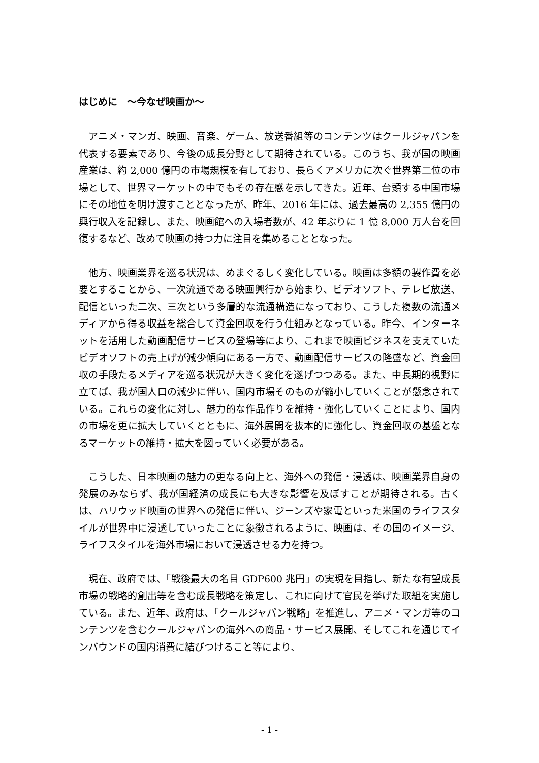はじめに　～今なぜ映画か～
アニメ・マンガ、映画、音楽、ゲーム、放送番組等のコンテンツはクールジャパンを代表する要素であり、今後の成長分野として期待されている。このうち、我が国の映画産業は、約 2,000 億円の市場規模を有しており、長らくアメリカに次ぐ世界第二位の市場として、世界マーケットの中でもその存在感を示してきた。近年、台頭する中国市場にその地位を明け渡すこととなったが、昨年、2016 年には、過去最高の 2,355 億円の興行収入を記録し、また、映画館への入場者数が、42 年ぶりに 1 億 8,000 万人台を回復するなど、改めて映画の持つ力に注目を集めることとなった。
他方、映画業界を巡る状況は、めまぐるしく変化している。映画は多額の製作費を必要とすることから、一次流通である映画興行から始まり、ビデオソフト、テレビ放送、配信といった二次、三次という多層的な流通構造になっており、こうした複数の流通メディアから得る収益を総合して資金回収を行う仕組みとなっている。昨今、インターネットを活用した動画配信サービスの登場等により、これまで映画ビジネスを支えていたビデオソフトの売上げが減少傾向にある一方で、動画配信サービスの隆盛など、資金回収の手段たるメディアを巡る状況が大きく変化を遂げつつある。また、中長期的視野に立てば、我が国人口の減少に伴い、国内市場そのものが縮小していくことが懸念されている。これらの変化に対し、魅力的な作品作りを維持・強化していくことにより、国内の市場を更に拡大していくとともに、海外展開を抜本的に強化し、資金回収の基盤となるマーケットの維持・拡大を図っていく必要がある。
こうした、日本映画の魅力の更なる向上と、海外への発信・浸透は、映画業界自身の発展のみならず、我が国経済の成長にも大きな影響を及ぼすことが期待される。古くは、ハリウッド映画の世界への発信に伴い、ジーンズや家電といった米国のライフスタイルが世界中に浸透していったことに象徴されるように、映画は、その国のイメージ、ライフスタイルを海外市場において浸透させる力を持つ。
現在、政府では、「戦後最大の名目 GDP600 兆円」の実現を目指し、新たな有望成長市場の戦略的創出等を含む成長戦略を策定し、これに向けて官民を挙げた取組を実施している。また、近年、政府は、「クールジャパン戦略」を推進し、アニメ・マンガ等のコンテンツを含むクールジャパンの海外への商品・サービス展開、そしてこれを通じてインバウンドの国内消費に結びつけること等により、
- 1 -